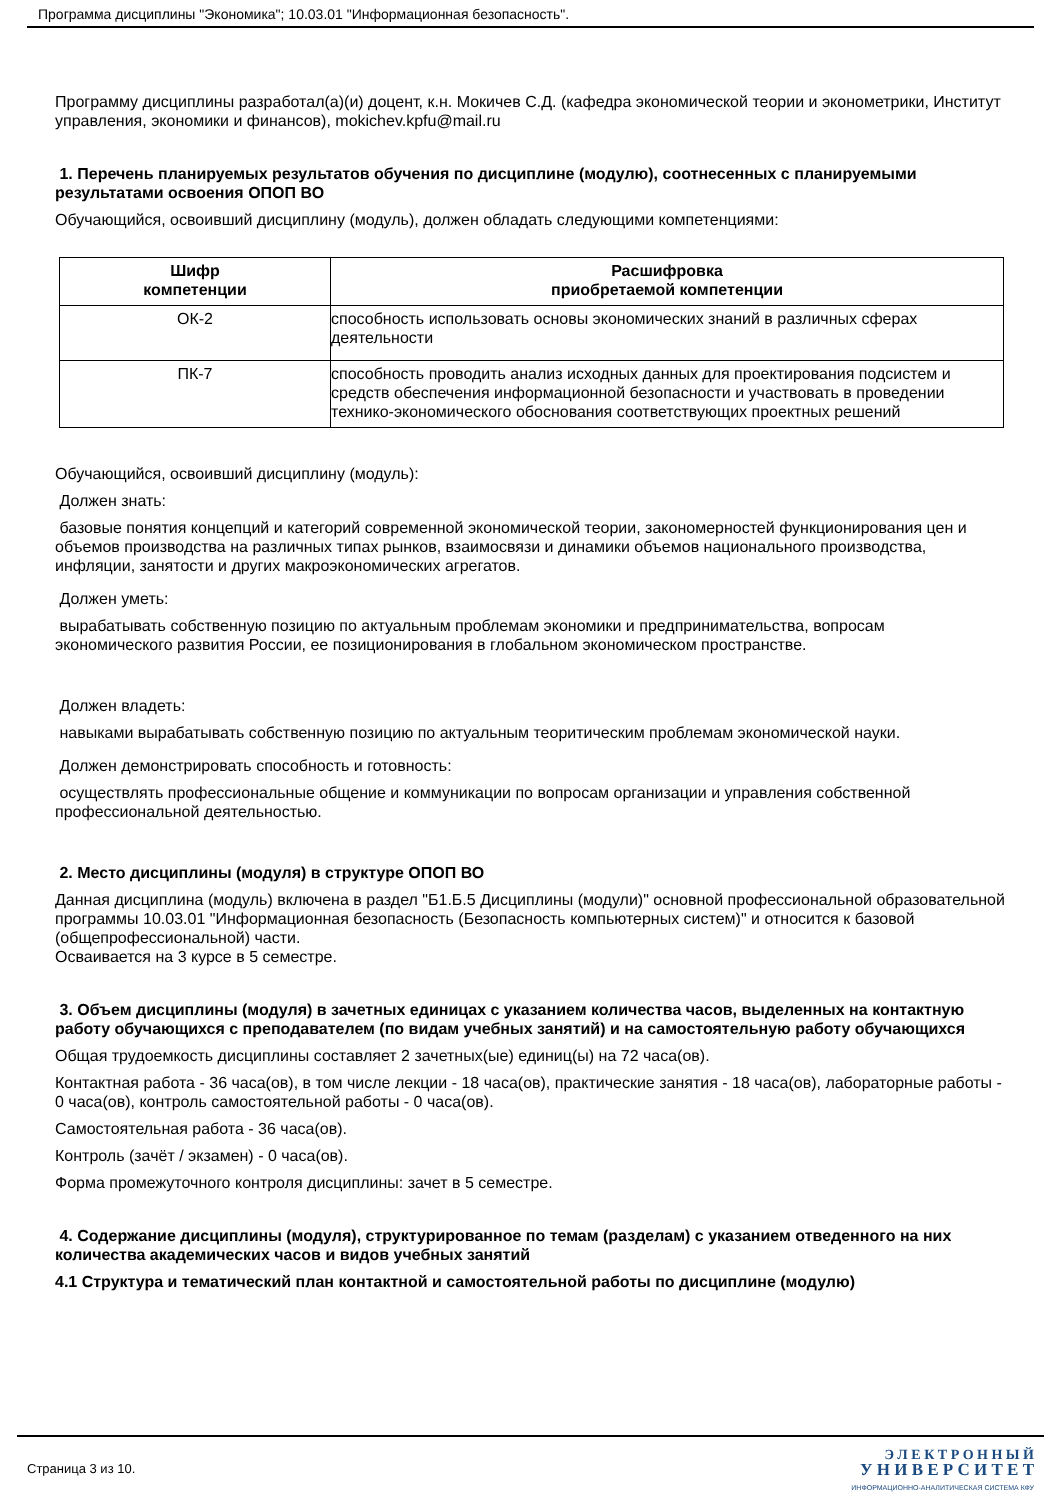Программа дисциплины "Экономика"; 10.03.01 "Информационная безопасность".
Программу дисциплины разработал(а)(и) доцент, к.н. Мокичев С.Д. (кафедра экономической теории и эконометрики, Институт управления, экономики и финансов), mokichev.kpfu@mail.ru
1. Перечень планируемых результатов обучения по дисциплине (модулю), соотнесенных с планируемыми результатами освоения ОПОП ВО
Обучающийся, освоивший дисциплину (модуль), должен обладать следующими компетенциями:
| Шифр компетенции | Расшифровка приобретаемой компетенции |
| --- | --- |
| ОК-2 | способность использовать основы экономических знаний в различных сферах деятельности |
| ПК-7 | способность проводить анализ исходных данных для проектирования подсистем и средств обеспечения информационной безопасности и участвовать в проведении технико-экономического обоснования соответствующих проектных решений |
Обучающийся, освоивший дисциплину (модуль):
Должен знать:
базовые понятия концепций и категорий современной экономической теории, закономерностей функционирования цен и объемов производства на различных типах рынков, взаимосвязи и динамики объемов национального производства, инфляции, занятости и других макроэкономических агрегатов.
Должен уметь:
вырабатывать собственную позицию по актуальным проблемам экономики и предпринимательства, вопросам экономического развития России, ее позиционирования в глобальном экономическом пространстве.
Должен владеть:
навыками вырабатывать собственную позицию по актуальным теоритическим проблемам экономической науки.
Должен демонстрировать способность и готовность:
осуществлять профессиональные общение и коммуникации по вопросам организации и управления собственной профессиональной деятельностью.
2. Место дисциплины (модуля) в структуре ОПОП ВО
Данная дисциплина (модуль) включена в раздел "Б1.Б.5 Дисциплины (модули)" основной профессиональной образовательной программы 10.03.01 "Информационная безопасность (Безопасность компьютерных систем)" и относится к базовой (общепрофессиональной) части.
Осваивается на 3 курсе в 5 семестре.
3. Объем дисциплины (модуля) в зачетных единицах с указанием количества часов, выделенных на контактную работу обучающихся с преподавателем (по видам учебных занятий) и на самостоятельную работу обучающихся
Общая трудоемкость дисциплины составляет 2 зачетных(ые) единиц(ы) на 72 часа(ов).
Контактная работа - 36 часа(ов), в том числе лекции - 18 часа(ов), практические занятия - 18 часа(ов), лабораторные работы - 0 часа(ов), контроль самостоятельной работы - 0 часа(ов).
Самостоятельная работа - 36 часа(ов).
Контроль (зачёт / экзамен) - 0 часа(ов).
Форма промежуточного контроля дисциплины: зачет в 5 семестре.
4. Содержание дисциплины (модуля), структурированное по темам (разделам) с указанием отведенного на них количества академических часов и видов учебных занятий
4.1 Структура и тематический план контактной и самостоятельной работы по дисциплине (модулю)
Страница 3 из 10.
Э Л Е К Т Р О Н Н Ы Й
У Н И В Е Р С И Т Е Т
ИНФОРМАЦИОННО-АНАЛИТИЧЕСКАЯ СИСТЕМА КФУ